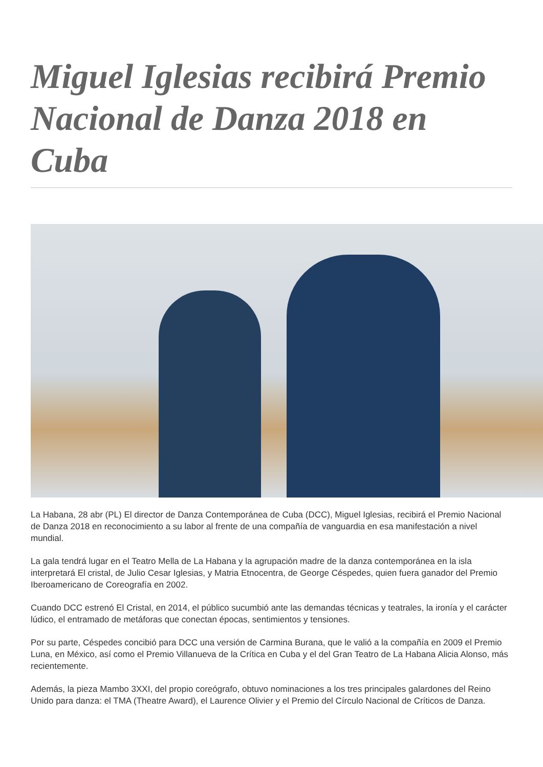Miguel Iglesias recibirá Premio Nacional de Danza 2018 en Cuba
La Habana, 28 abr (PL) El director de Danza Contemporánea de Cuba (DCC), Miguel Iglesias, recibirá el Premio Nacional de Danza 2018 en reconocimiento a su labor al frente de una compañía de vanguardia en esa manifestación a nivel mundial.
La gala tendrá lugar en el Teatro Mella de La Habana y la agrupación madre de la danza contemporánea en la isla interpretará El cristal, de Julio Cesar Iglesias, y Matria Etnocentra, de George Céspedes, quien fuera ganador del Premio Iberoamericano de Coreografía en 2002.
Cuando DCC estrenó El Cristal, en 2014, el público sucumbió ante las demandas técnicas y teatrales, la ironía y el carácter lúdico, el entramado de metáforas que conectan épocas, sentimientos y tensiones.
Por su parte, Céspedes concibió para DCC una versión de Carmina Burana, que le valió a la compañía en 2009 el Premio Luna, en México, así como el Premio Villanueva de la Crítica en Cuba y el del Gran Teatro de La Habana Alicia Alonso, más recientemente.
Además, la pieza Mambo 3XXI, del propio coreógrafo, obtuvo nominaciones a los tres principales galardones del Reino Unido para danza: el TMA (Theatre Award), el Laurence Olivier y el Premio del Círculo Nacional de Críticos de Danza.